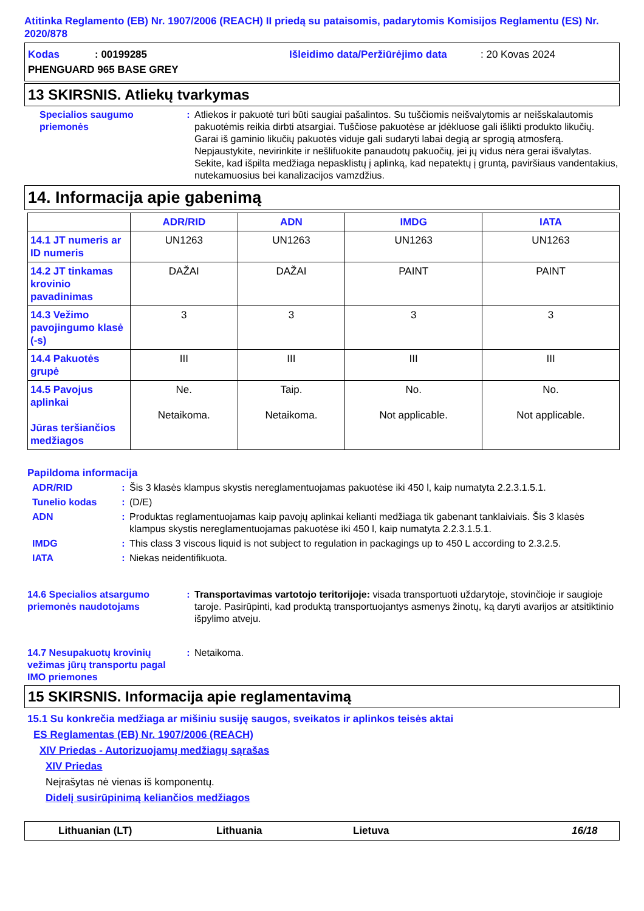Atitinka Reglamento (EB) Nr. 1907/2006 (REACH) II priedą su pataisomis, padarytomis Komisijos Reglamentu (ES) Nr. 2020/878
Kodas: 00199285 Išleidimo data/Peržiūrėjimo data: 20 Kovas 2024
PHENGUARD 965 BASE GREY
13 SKIRSNIS. Atliekų tvarkymas
Specialios saugumo priemonės
: Atliekos ir pakuotė turi būti saugiai pašalintos. Su tuščiomis neišvalytomis ar neišskalautomis pakuotėmis reikia dirbti atsargiai. Tuščiose pakuotėse ar įdėkluose gali išlikti produkto likučių. Garai iš gaminio likučių pakuotės viduje gali sudaryti labai degią ar sprogią atmosferą. Nepjaustykite, nevirinkite ir nešlifuokite panaudotų pakuočių, jei jų vidus nėra gerai išvalytas. Sekite, kad išpilta medžiaga nepasklistų į aplinką, kad nepatektų į gruntą, paviršiaus vandentakius, nutekamuosius bei kanalizacijos vamzdžius.
14. Informacija apie gabenimą
| | ADR/RID | ADN | IMDG | IATA |
| --- | --- | --- | --- | --- |
| 14.1 JT numeris ar ID numeris | UN1263 | UN1263 | UN1263 | UN1263 |
| 14.2 JT tinkamas krovinio pavadinimas | DAŽAI | DAŽAI | PAINT | PAINT |
| 14.3 Vežimo pavojingumo klasė (-s) | 3 | 3 | 3 | 3 |
| 14.4 Pakuotės grupė | III | III | III | III |
| 14.5 Pavojus aplinkai Jūras teršiančios medžiagos | Ne. Netaikoma. | Taip. Netaikoma. | No. Not applicable. | No. Not applicable. |
Papildoma informacija
ADR/RID : Šis 3 klasės klampus skystis nereglamentuojamas pakuotėse iki 450 l, kaip numatyta 2.2.3.1.5.1.
Tunelio kodas : (D/E)
ADN : Produktas reglamentuojamas kaip pavojų aplinkai kelianti medžiaga tik gabenant tanklaiviais. Šis 3 klasės klampus skystis nereglamentuojamas pakuotėse iki 450 l, kaip numatyta 2.2.3.1.5.1.
IMDG : This class 3 viscous liquid is not subject to regulation in packagings up to 450 L according to 2.3.2.5.
IATA : Niekas neidentifikuota.
14.6 Specialios atsargumo priemonės naudotojams
: Transportavimas vartotojo teritorijoje: visada transportuoti uždarytoje, stovinčioje ir saugioje taroje. Pasirūpinti, kad produktą transportuojantys asmenys žinotų, ką daryti avarijos ar atsitiktinio išpylimo atveju.
14.7 Nesupakuotų krovinių vežimas jūrų transportu pagal IMO priemones
: Netaikoma.
15 SKIRSNIS. Informacija apie reglamentavimą
15.1 Su konkrečia medžiaga ar mišiniu susiję saugos, sveikatos ir aplinkos teisės aktai
ES Reglamentas (EB) Nr. 1907/2006 (REACH)
XIV Priedas - Autorizuojamų medžiagų sąrašas
XIV Priedas
Neįrašytas nė vienas iš komponentų.
Didelį susirūpinimą keliančios medžiagos
Lithuanian (LT) Lithuania Lietuva 16/18